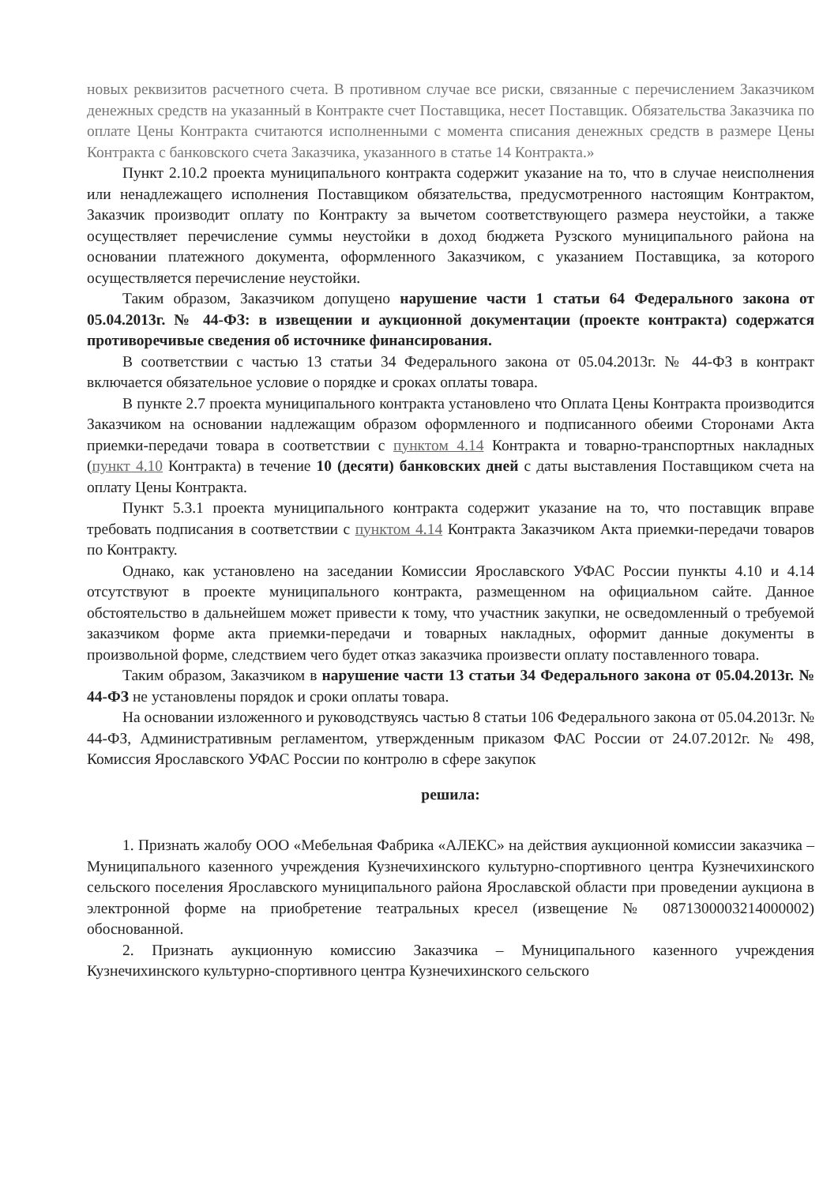новых реквизитов расчетного счета. В противном случае все риски, связанные с перечислением Заказчиком денежных средств на указанный в Контракте счет Поставщика, несет Поставщик. Обязательства Заказчика по оплате Цены Контракта считаются исполненными с момента списания денежных средств в размере Цены Контракта с банковского счета Заказчика, указанного в статье 14 Контракта.»
Пункт 2.10.2 проекта муниципального контракта содержит указание на то, что в случае неисполнения или ненадлежащего исполнения Поставщиком обязательства, предусмотренного настоящим Контрактом, Заказчик производит оплату по Контракту за вычетом соответствующего размера неустойки, а также осуществляет перечисление суммы неустойки в доход бюджета Рузского муниципального района на основании платежного документа, оформленного Заказчиком, с указанием Поставщика, за которого осуществляется перечисление неустойки.
Таким образом, Заказчиком допущено нарушение части 1 статьи 64 Федерального закона от 05.04.2013г. № 44-ФЗ: в извещении и аукционной документации (проекте контракта) содержатся противоречивые сведения об источнике финансирования.
В соответствии с частью 13 статьи 34 Федерального закона от 05.04.2013г. № 44-ФЗ в контракт включается обязательное условие о порядке и сроках оплаты товара.
В пункте 2.7 проекта муниципального контракта установлено что Оплата Цены Контракта производится Заказчиком на основании надлежащим образом оформленного и подписанного обеими Сторонами Акта приемки-передачи товара в соответствии с пунктом 4.14 Контракта и товарно-транспортных накладных (пункт 4.10 Контракта) в течение 10 (десяти) банковских дней с даты выставления Поставщиком счета на оплату Цены Контракта.
Пункт 5.3.1 проекта муниципального контракта содержит указание на то, что поставщик вправе требовать подписания в соответствии с пунктом 4.14 Контракта Заказчиком Акта приемки-передачи товаров по Контракту.
Однако, как установлено на заседании Комиссии Ярославского УФАС России пункты 4.10 и 4.14 отсутствуют в проекте муниципального контракта, размещенном на официальном сайте. Данное обстоятельство в дальнейшем может привести к тому, что участник закупки, не осведомленный о требуемой заказчиком форме акта приемки-передачи и товарных накладных, оформит данные документы в произвольной форме, следствием чего будет отказ заказчика произвести оплату поставленного товара.
Таким образом, Заказчиком в нарушение части 13 статьи 34 Федерального закона от 05.04.2013г. № 44-ФЗ не установлены порядок и сроки оплаты товара.
На основании изложенного и руководствуясь частью 8 статьи 106 Федерального закона от 05.04.2013г. № 44-ФЗ, Административным регламентом, утвержденным приказом ФАС России от 24.07.2012г. № 498, Комиссия Ярославского УФАС России по контролю в сфере закупок
решила:
1. Признать жалобу ООО «Мебельная Фабрика «АЛЕКС» на действия аукционной комиссии заказчика – Муниципального казенного учреждения Кузнечихинского культурно-спортивного центра Кузнечихинского сельского поселения Ярославского муниципального района Ярославской области при проведении аукциона в электронной форме на приобретение театральных кресел (извещение № 0871300003214000002) обоснованной.
2. Признать аукционную комиссию Заказчика – Муниципального казенного учреждения Кузнечихинского культурно-спортивного центра Кузнечихинского сельского